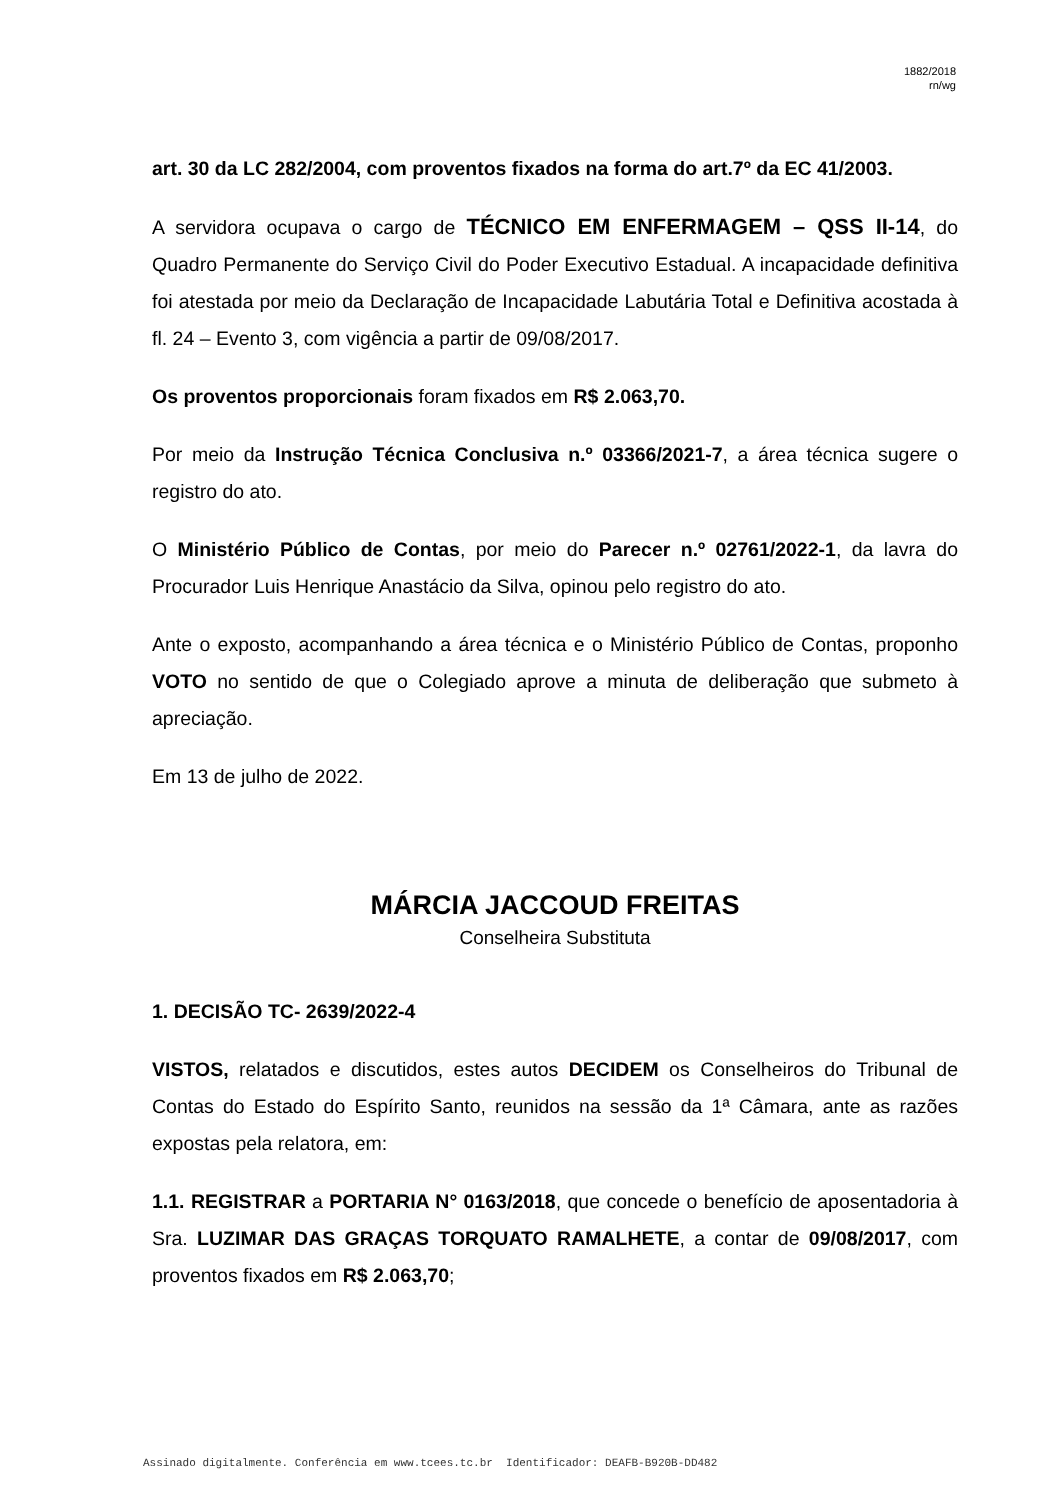1882/2018
rn/wg
art. 30 da LC 282/2004, com proventos fixados na forma do art.7º da EC 41/2003.
A servidora ocupava o cargo de TÉCNICO EM ENFERMAGEM – QSS II-14, do Quadro Permanente do Serviço Civil do Poder Executivo Estadual. A incapacidade definitiva foi atestada por meio da Declaração de Incapacidade Labutária Total e Definitiva acostada à fl. 24 – Evento 3, com vigência a partir de 09/08/2017.
Os proventos proporcionais foram fixados em R$ 2.063,70.
Por meio da Instrução Técnica Conclusiva n.º 03366/2021-7, a área técnica sugere o registro do ato.
O Ministério Público de Contas, por meio do Parecer n.º 02761/2022-1, da lavra do Procurador Luis Henrique Anastácio da Silva, opinou pelo registro do ato.
Ante o exposto, acompanhando a área técnica e o Ministério Público de Contas, proponho VOTO no sentido de que o Colegiado aprove a minuta de deliberação que submeto à apreciação.
Em 13 de julho de 2022.
MÁRCIA JACCOUD FREITAS
Conselheira Substituta
1. DECISÃO TC- 2639/2022-4
VISTOS, relatados e discutidos, estes autos DECIDEM os Conselheiros do Tribunal de Contas do Estado do Espírito Santo, reunidos na sessão da 1ª Câmara, ante as razões expostas pela relatora, em:
1.1. REGISTRAR a PORTARIA N° 0163/2018, que concede o benefício de aposentadoria à Sra. LUZIMAR DAS GRAÇAS TORQUATO RAMALHETE, a contar de 09/08/2017, com proventos fixados em R$ 2.063,70;
Assinado digitalmente. Conferência em www.tcees.tc.br Identificador: DEAFB-B920B-DD482